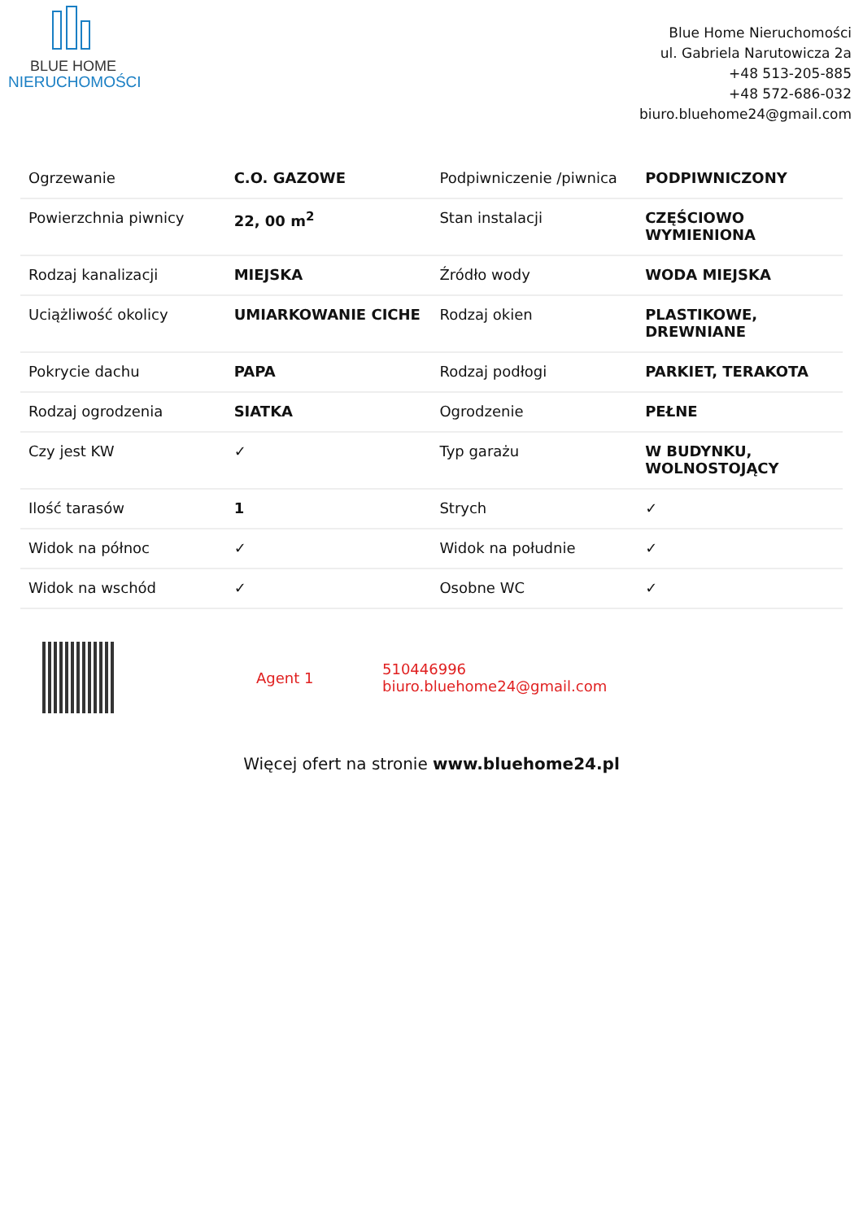BLUE HOME
NIERUCHOMOŚCI
Blue Home Nieruchomości
ul. Gabriela Narutowicza 2a
+48 513-205-885
+48 572-686-032
biuro.bluehome24@gmail.com
| Ogrzewanie | C.O. GAZOWE | Podpiwniczenie /piwnica | PODPIWNICZONY |
| Powierzchnia piwnicy | 22, 00 m<sup>2</sup> | Stan instalacji | CZĘŚCIOWO WYMIENIONA |
| Rodzaj kanalizacji | MIEJSKA | Źródło wody | WODA MIEJSKA |
| Uciążliwość okolicy | UMIARKOWANIE CICHE | Rodzaj okien | PLASTIKOWE, DREWNIANE |
| Pokrycie dachu | PAPA | Rodzaj podłogi | PARKIET, TERAKOTA |
| Rodzaj ogrodzenia | SIATKA | Ogrodzenie | PEŁNE |
| Czy jest KW | ✓ | Typ garażu | W BUDYNKU, WOLNOSTOJĄCY |
| Ilość tarasów | 1 | Strych | ✓ |
| Widok na północ | ✓ | Widok na południe | ✓ |
| Widok na wschód | ✓ | Osobne WC | ✓ |
Agent 1
510446996
biuro.bluehome24@gmail.com
Więcej ofert na stronie www.bluehome24.pl